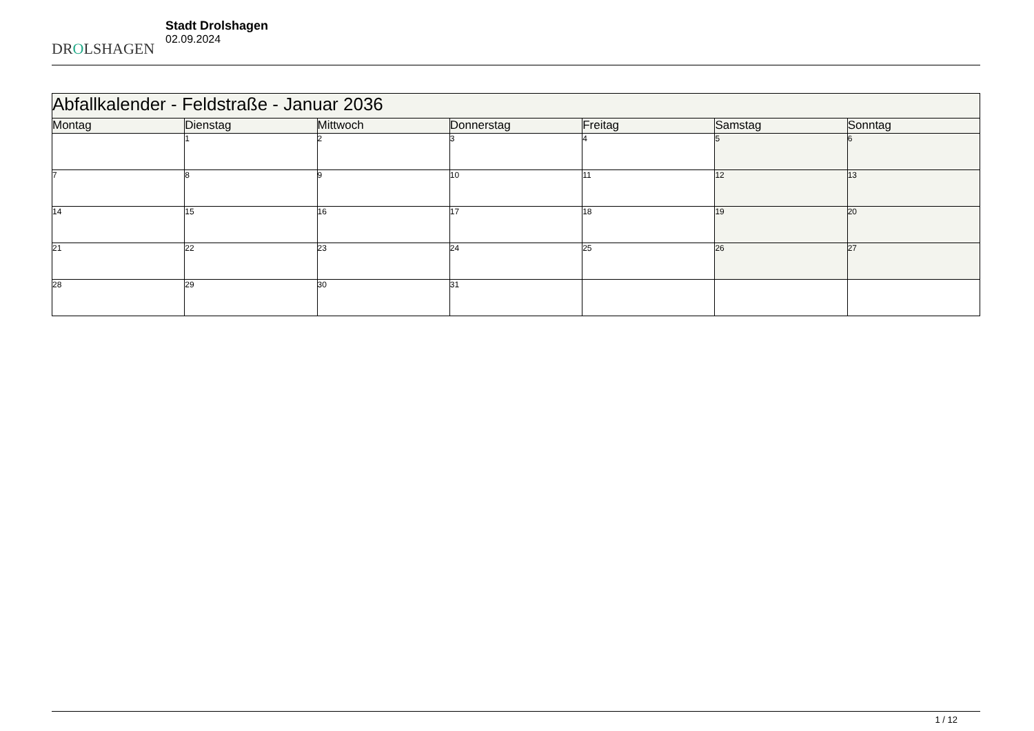DROLSHAGEN
Stadt Drolshagen
02.09.2024
| Abfallkalender - Feldstraße - Januar 2036 | | | | | | |
| Montag | Dienstag | Mittwoch | Donnerstag | Freitag | Samstag | Sonntag |
| | 1 | 2 | 3 | 4 | 5 | 6 |
| 7 | 8 | 9 | 10 | 11 | 12 | 13 |
| 14 | 15 | 16 | 17 | 18 | 19 | 20 |
| 21 | 22 | 23 | 24 | 25 | 26 | 27 |
| 28 | 29 | 30 | 31 | | | |
1 / 12